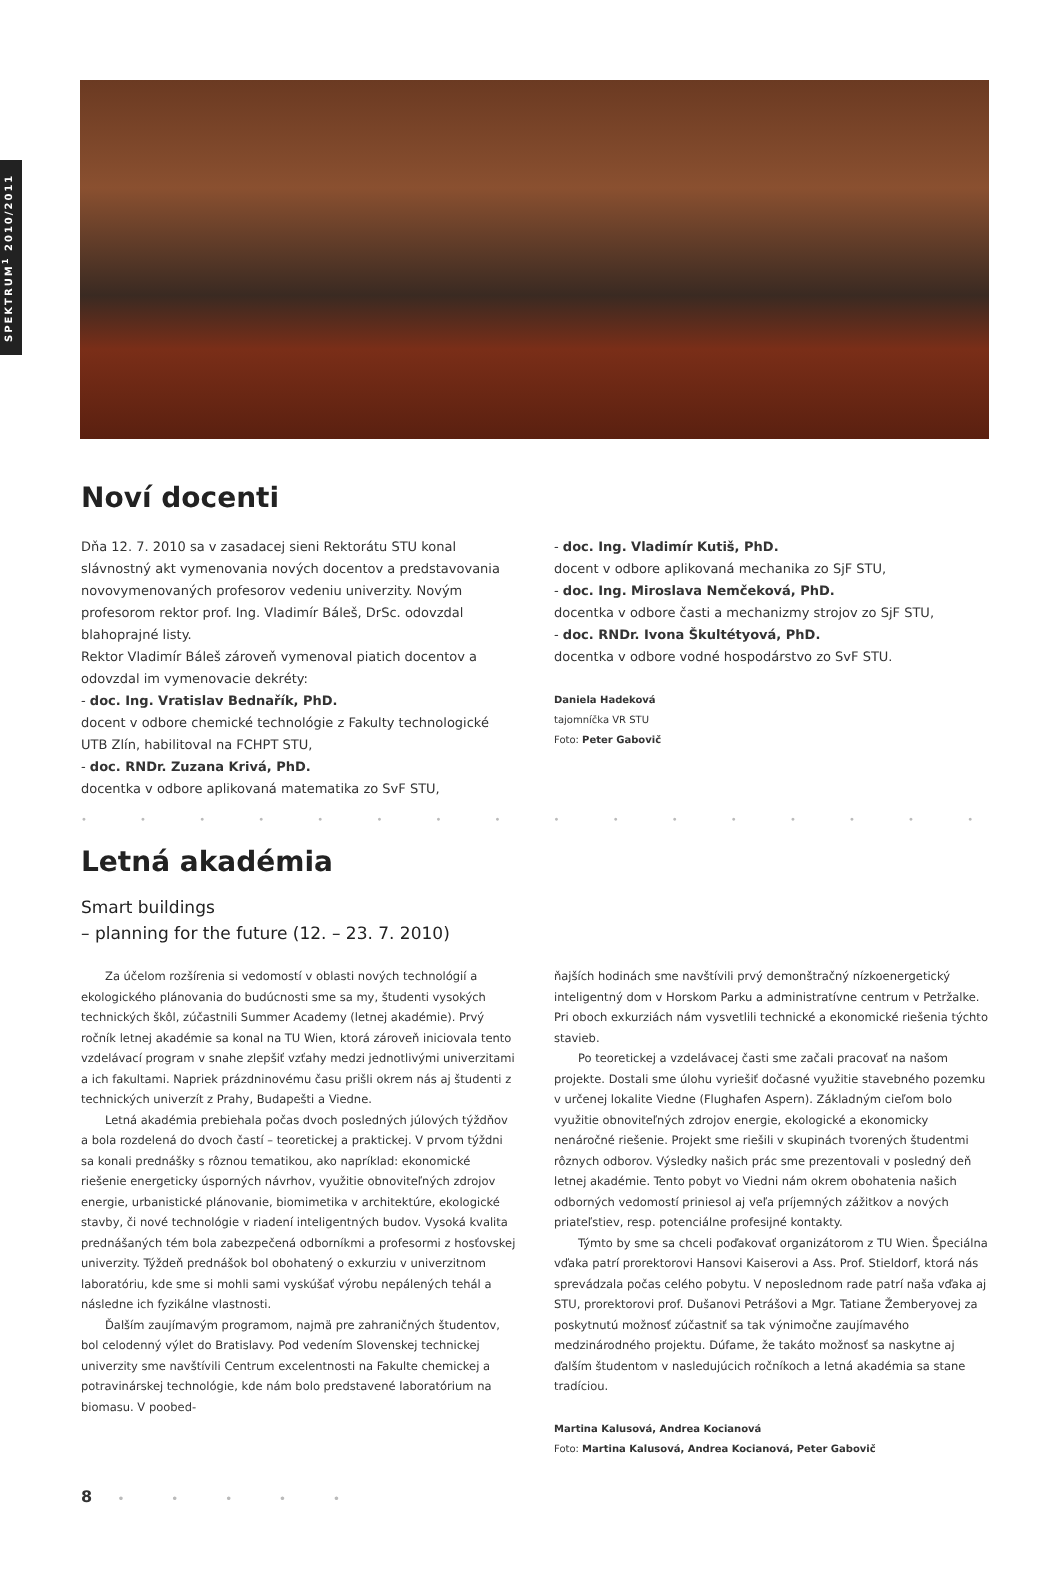SPEKTRUM<sup>1</sup> 2010/2011
Noví docenti
Dňa 12. 7. 2010 sa v zasadacej sieni Rektorátu STU konal slávnostný akt vymenovania nových docentov a predstavovania novovymenovaných profesorov vedeniu univerzity. Novým profesorom rektor prof. Ing. Vladimír Báleš, DrSc. odovzdal blahoprajné listy.
Rektor Vladimír Báleš zároveň vymenoval piatich docentov a odovzdal im vymenovacie dekréty:
- doc. Ing. Vratislav Bednařík, PhD.
docent v odbore chemické technológie z Fakulty technologické UTB Zlín, habilitoval na FCHPT STU,
- doc. RNDr. Zuzana Krivá, PhD.
docentka v odbore aplikovaná matematika zo SvF STU,
- doc. Ing. Vladimír Kutiš, PhD.
docent v odbore aplikovaná mechanika zo SjF STU,
- doc. Ing. Miroslava Nemčeková, PhD.
docentka v odbore časti a mechanizmy strojov zo SjF STU,
- doc. RNDr. Ivona Škultétyová, PhD.
docentka v odbore vodné hospodárstvo zo SvF STU.
Daniela Hadeková
tajomníčka VR STU
Foto: Peter Gabovič
• • • • • • • • • • • • • • • • • • • • • • • • • • • • • •
Letná akadémia
Smart buildings
– planning for the future (12. – 23. 7. 2010)
Za účelom rozšírenia si vedomostí v oblasti nových technológií a ekologického plánovania do budúcnosti sme sa my, študenti vysokých technických škôl, zúčastnili Summer Academy (letnej akadémie). Prvý ročník letnej akadémie sa konal na TU Wien, ktorá zároveň iniciovala tento vzdelávací program v snahe zlepšiť vzťahy medzi jednotlivými univerzitami a ich fakultami. Napriek prázdninovému času prišli okrem nás aj študenti z technických univerzít z Prahy, Budapešti a Viedne.
Letná akadémia prebiehala počas dvoch posledných júlových týždňov a bola rozdelená do dvoch častí – teoretickej a praktickej. V prvom týždni sa konali prednášky s rôznou tematikou, ako napríklad: ekonomické riešenie energeticky úsporných návrhov, využitie obnoviteľných zdrojov energie, urbanistické plánovanie, biomimetika v architektúre, ekologické stavby, či nové technológie v riadení inteligentných budov. Vysoká kvalita prednášaných tém bola zabezpečená odborníkmi a profesormi z hosťovskej univerzity. Týždeň prednášok bol obohatený o exkurziu v univerzitnom laboratóriu, kde sme si mohli sami vyskúšať výrobu nepálených tehál a následne ich fyzikálne vlastnosti.
Ďalším zaujímavým programom, najmä pre zahraničných študentov, bol celodenný výlet do Bratislavy. Pod vedením Slovenskej technickej univerzity sme navštívili Centrum excelentnosti na Fakulte chemickej a potravinárskej technológie, kde nám bolo predstavené laboratórium na biomasu. V poobed-
ňajších hodinách sme navštívili prvý demonštračný nízkoenergetický inteligentný dom v Horskom Parku a administratívne centrum v Petržalke. Pri oboch exkurziách nám vysvetlili technické a ekonomické riešenia týchto stavieb.
Po teoretickej a vzdelávacej časti sme začali pracovať na našom projekte. Dostali sme úlohu vyriešiť dočasné využitie stavebného pozemku v určenej lokalite Viedne (Flughafen Aspern). Základným cieľom bolo využitie obnoviteľných zdrojov energie, ekologické a ekonomicky nenáročné riešenie. Projekt sme riešili v skupinách tvorených študentmi rôznych odborov. Výsledky našich prác sme prezentovali v posledný deň letnej akadémie. Tento pobyt vo Viedni nám okrem obohatenia našich odborných vedomostí priniesol aj veľa príjemných zážitkov a nových priateľstiev, resp. potenciálne profesijné kontakty.
Týmto by sme sa chceli poďakovať organizátorom z TU Wien. Špeciálna vďaka patrí prorektorovi Hansovi Kaiserovi a Ass. Prof. Stieldorf, ktorá nás sprevádzala počas celého pobytu. V neposlednom rade patrí naša vďaka aj STU, prorektorovi prof. Dušanovi Petrášovi a Mgr. Tatiane Žemberyovej za poskytnutú možnosť zúčastniť sa tak výnimočne zaujímavého medzinárodného projektu. Dúfame, že takáto možnosť sa naskytne aj ďalším študentom v nasledujúcich ročníkoch a letná akadémia sa stane tradíciou.
Martina Kalusová, Andrea Kocianová
Foto: Martina Kalusová, Andrea Kocianová, Peter Gabovič
8 • • • • •